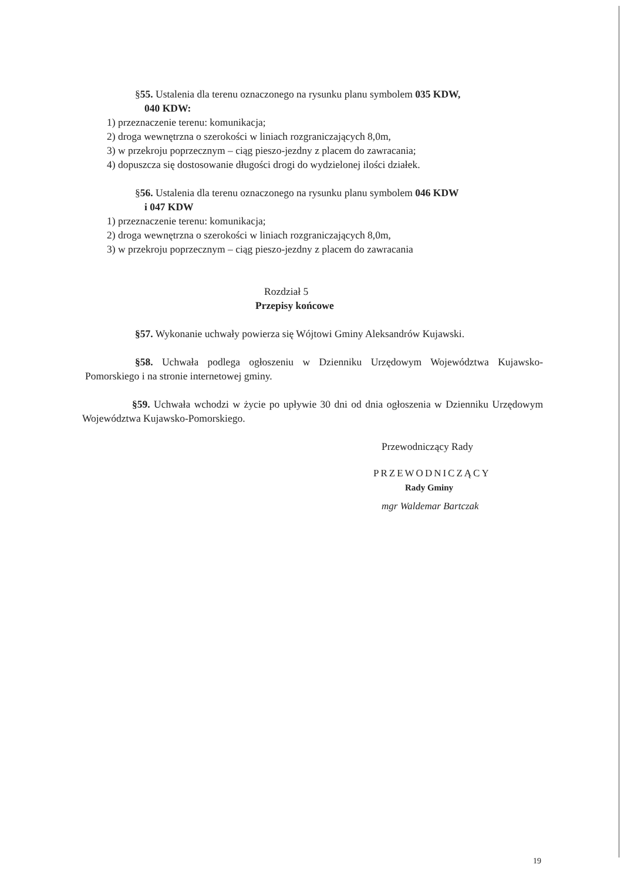§55. Ustalenia dla terenu oznaczonego na rysunku planu symbolem 035 KDW,
040 KDW:
1) przeznaczenie terenu: komunikacja;
2) droga wewnętrzna o szerokości w liniach rozgraniczających 8,0m,
3) w przekroju poprzecznym – ciąg pieszo-jezdny z placem do zawracania;
4) dopuszcza się dostosowanie długości drogi do wydzielonej ilości działek.
§56. Ustalenia dla terenu oznaczonego na rysunku planu symbolem 046 KDW
i 047 KDW
1) przeznaczenie terenu: komunikacja;
2) droga wewnętrzna o szerokości w liniach rozgraniczających 8,0m,
3) w przekroju poprzecznym – ciąg pieszo-jezdny z placem do zawracania
Rozdział 5
Przepisy końcowe
§57. Wykonanie uchwały powierza się Wójtowi Gminy Aleksandrów Kujawski.
§58. Uchwała podlega ogłoszeniu w Dzienniku Urzędowym Województwa Kujawsko-Pomorskiego i na stronie internetowej gminy.
§59. Uchwała wchodzi w życie po upływie 30 dni od dnia ogłoszenia w Dzienniku Urzędowym Województwa Kujawsko-Pomorskiego.
Przewodniczący Rady
PRZEWODNICZĄCY
Rady Gminy
mgr Waldemar Bartczak
19